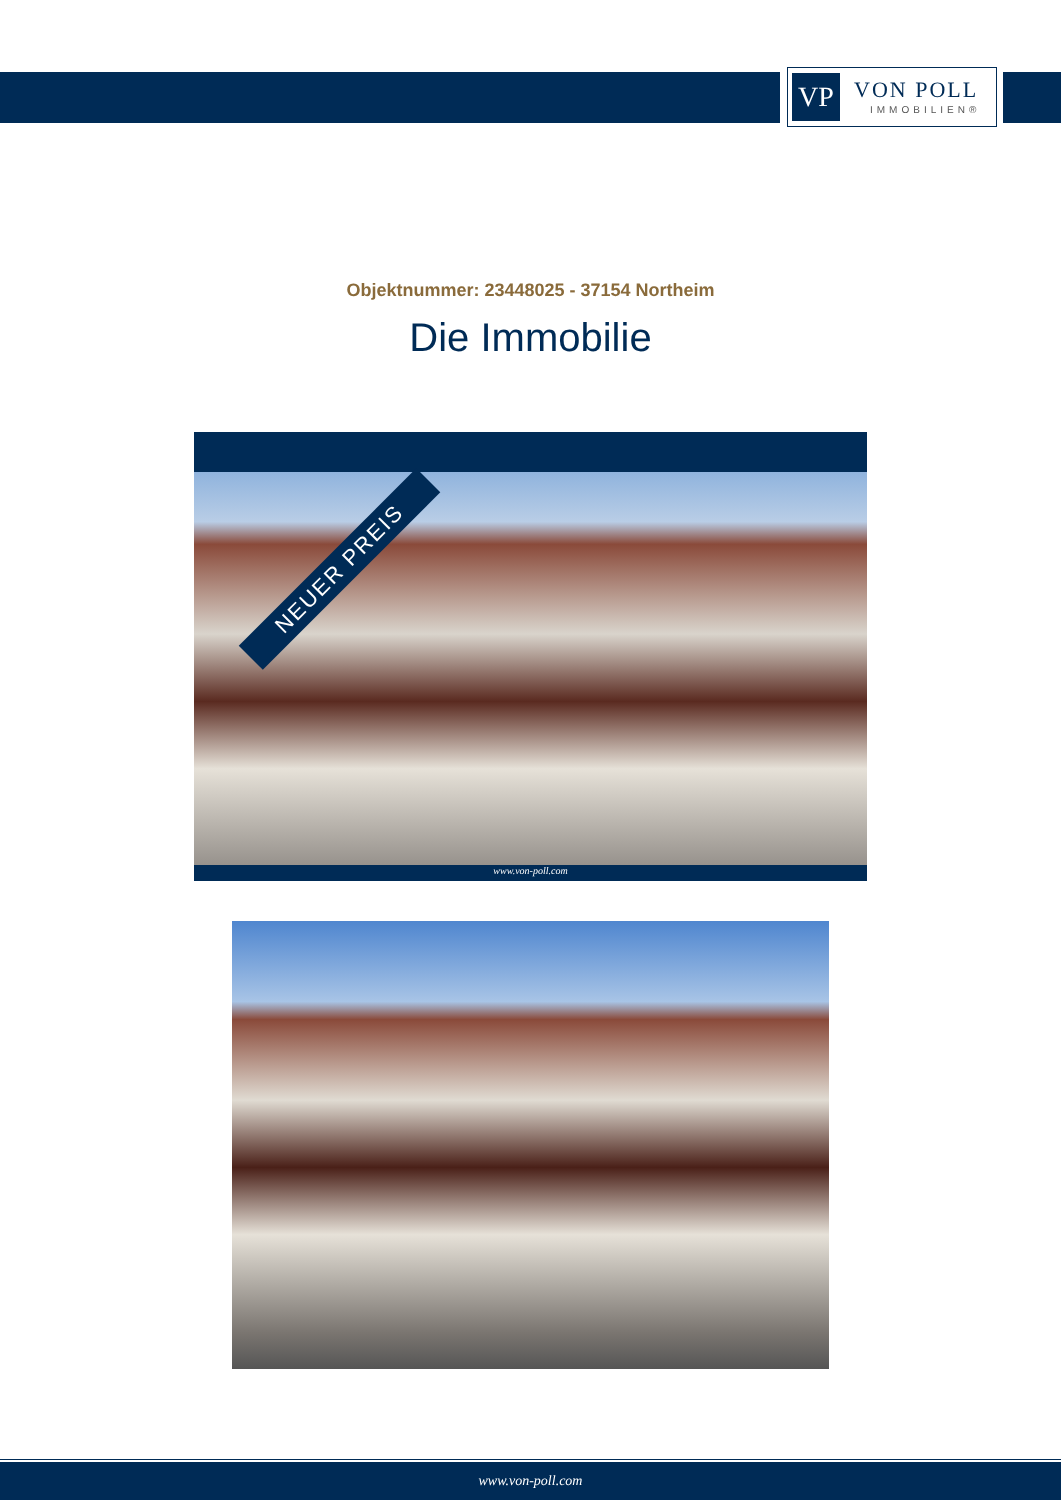VP
VON POLL
IMMOBILIEN®
Objektnummer: 23448025 - 37154 Northeim
Die Immobilie
NEUER PREIS
www.von-poll.com
www.von-poll.com